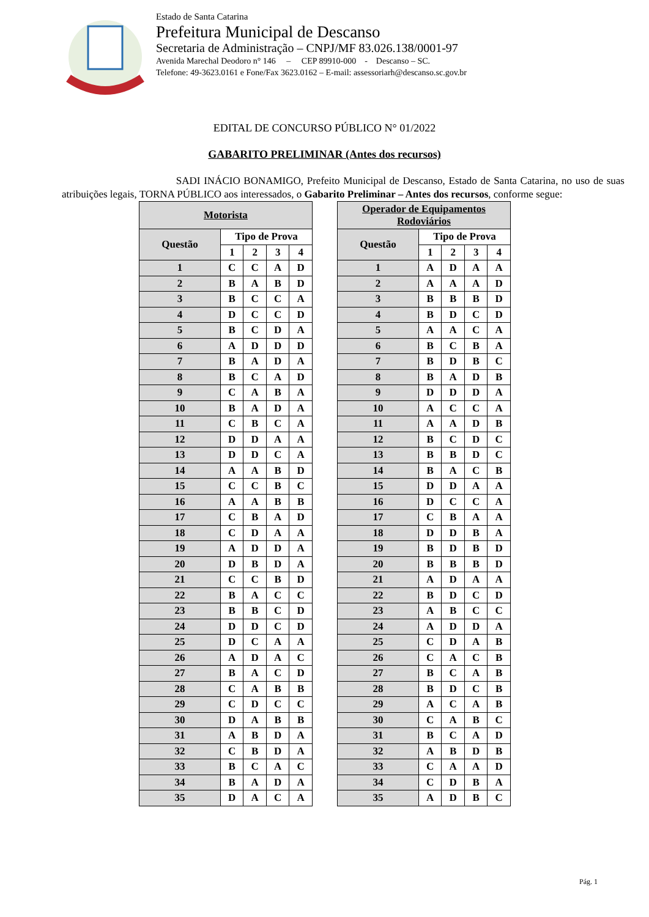Estado de Santa Catarina
Prefeitura Municipal de Descanso
Secretaria de Administração – CNPJ/MF 83.026.138/0001-97
Avenida Marechal Deodoro n° 146 – CEP 89910-000 - Descanso – SC.
Telefone: 49-3623.0161 e Fone/Fax 3623.0162 – E-mail: assessoriarh@descanso.sc.gov.br
EDITAL DE CONCURSO PÚBLICO N° 01/2022
GABARITO PRELIMINAR (Antes dos recursos)
SADI INÁCIO BONAMIGO, Prefeito Municipal de Descanso, Estado de Santa Catarina, no uso de suas atribuições legais, TORNA PÚBLICO aos interessados, o Gabarito Preliminar – Antes dos recursos, conforme segue:
| Motorista | | | | |
| --- | --- | --- | --- | --- |
| Questão | Tipo de Prova | | | |
| | 1 | 2 | 3 | 4 |
| 1 | C | C | A | D |
| 2 | B | A | B | D |
| 3 | B | C | C | A |
| 4 | D | C | C | D |
| 5 | B | C | D | A |
| 6 | A | D | D | D |
| 7 | B | A | D | A |
| 8 | B | C | A | D |
| 9 | C | A | B | A |
| 10 | B | A | D | A |
| 11 | C | B | C | A |
| 12 | D | D | A | A |
| 13 | D | D | C | A |
| 14 | A | A | B | D |
| 15 | C | C | B | C |
| 16 | A | A | B | B |
| 17 | C | B | A | D |
| 18 | C | D | A | A |
| 19 | A | D | D | A |
| 20 | D | B | D | A |
| 21 | C | C | B | D |
| 22 | B | A | C | C |
| 23 | B | B | C | D |
| 24 | D | D | C | D |
| 25 | D | C | A | A |
| 26 | A | D | A | C |
| 27 | B | A | C | D |
| 28 | C | A | B | B |
| 29 | C | D | C | C |
| 30 | D | A | B | B |
| 31 | A | B | D | A |
| 32 | C | B | D | A |
| 33 | B | C | A | C |
| 34 | B | A | D | A |
| 35 | D | A | C | A |
| Operador de Equipamentos Rodoviários | | | | |
| --- | --- | --- | --- | --- |
| Questão | Tipo de Prova | | | |
| | 1 | 2 | 3 | 4 |
| 1 | A | D | A | A |
| 2 | A | A | A | D |
| 3 | B | B | B | D |
| 4 | B | D | C | D |
| 5 | A | A | C | A |
| 6 | B | C | B | A |
| 7 | B | D | B | C |
| 8 | B | A | D | B |
| 9 | D | D | D | A |
| 10 | A | C | C | A |
| 11 | A | A | D | B |
| 12 | B | C | D | C |
| 13 | B | B | D | C |
| 14 | B | A | C | B |
| 15 | D | D | A | A |
| 16 | D | C | C | A |
| 17 | C | B | A | A |
| 18 | D | D | B | A |
| 19 | B | D | B | D |
| 20 | B | B | B | D |
| 21 | A | D | A | A |
| 22 | B | D | C | D |
| 23 | A | B | C | C |
| 24 | A | D | D | A |
| 25 | C | D | A | B |
| 26 | C | A | C | B |
| 27 | B | C | A | B |
| 28 | B | D | C | B |
| 29 | A | C | A | B |
| 30 | C | A | B | C |
| 31 | B | C | A | D |
| 32 | A | B | D | B |
| 33 | C | A | A | D |
| 34 | C | D | B | A |
| 35 | A | D | B | C |
Pág. 1